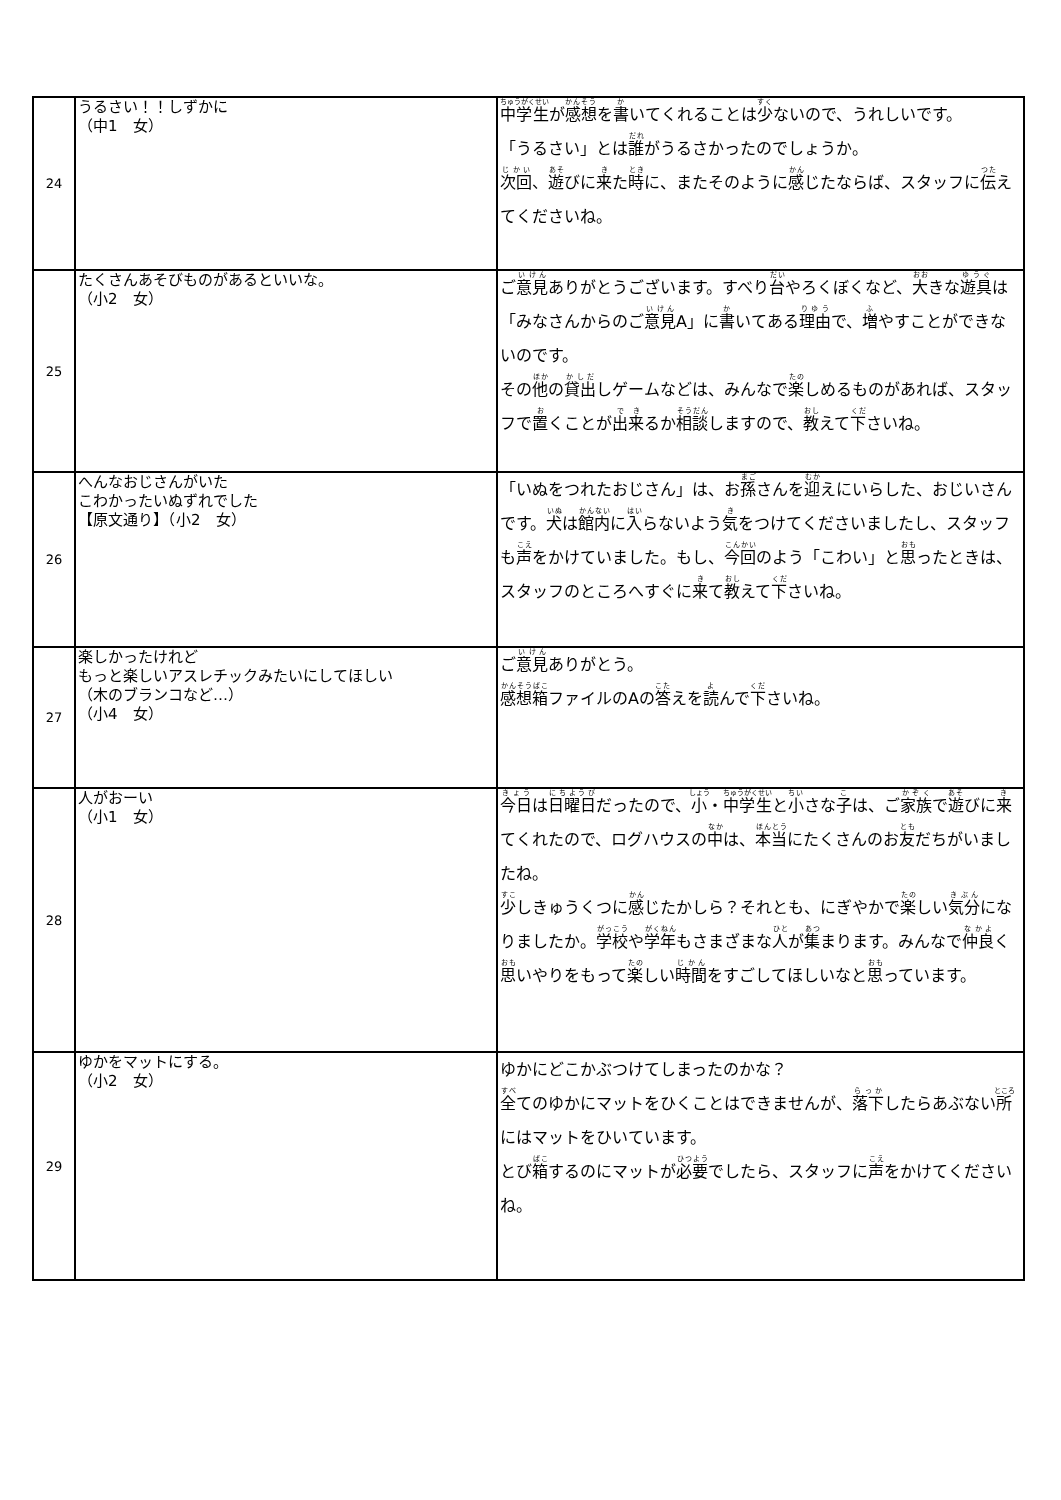| 24 | うるさい！！しずかに （中1 女） | 中学生 が 感想 を 書 いてくれることは 少 ないので、うれしいです。 「うるさい」とは 誰 がうるさかったのでしょうか。 次回 、 遊 びに 来 た 時 に、またそのように 感 じたならば、スタッフに 伝 えてくださいね。 |
| 25 | たくさんあそびものがあるといいな。 （小2 女） | ご 意見 ありがとうございます。すべり 台 やろくぼくなど、 大 きな 遊具 は「みなさんからのご 意見 A」に 書 いてある 理由 で、 増 やすことができないのです。 その 他 の 貸出 しゲームなどは、みんなで 楽 しめるものがあれば、スタッフで 置 くことが 出来 るか 相談 しますので、 教 えて 下 さいね。 |
| 26 | へんなおじさんがいた こわかったいぬずれでした 【原文通り】（小2 女） | 「いぬをつれたおじさん」は、お 孫 さんを 迎 えにいらした、おじいさんです。 犬 は 館内 に 入 らないよう 気 をつけてくださいましたし、スタッフも 声 をかけていました。もし、 今回 のよう「こわい」と 思 ったときは、スタッフのところへすぐに 来 て 教 えて 下 さいね。 |
| 27 | 楽しかったけれど もっと楽しいアスレチックみたいにしてほしい （木のブランコなど…） （小4 女） | ご 意見 ありがとう。 感想箱 ファイルのAの 答 えを 読 んで 下 さいね。 |
| 28 | 人がおーい （小1 女） | 今日 は 日曜日 だったので、 小 ・ 中学生 と 小 さな 子 は、ご 家族 で 遊 びに 来 てくれたので、ログハウスの 中 は、 本当 にたくさんのお 友 だちがいましたね。 少 しきゅうくつに 感 じたかしら？それとも、にぎやかで 楽 しい 気分 になりましたか。 学校 や 学年 もさまざまな 人 が 集 まります。みんなで 仲良 く 思 いやりをもって 楽 しい 時間 をすごしてほしいなと 思 っています。 |
| 29 | ゆかをマットにする。 （小2 女） | ゆかにどこかぶつけてしまったのかな？ 全 てのゆかにマットをひくことはできませんが、 落下 したらあぶない 所 にはマットをひいています。 とび 箱 するのにマットが 必要 でしたら、スタッフに 声 をかけてくださいね。 |